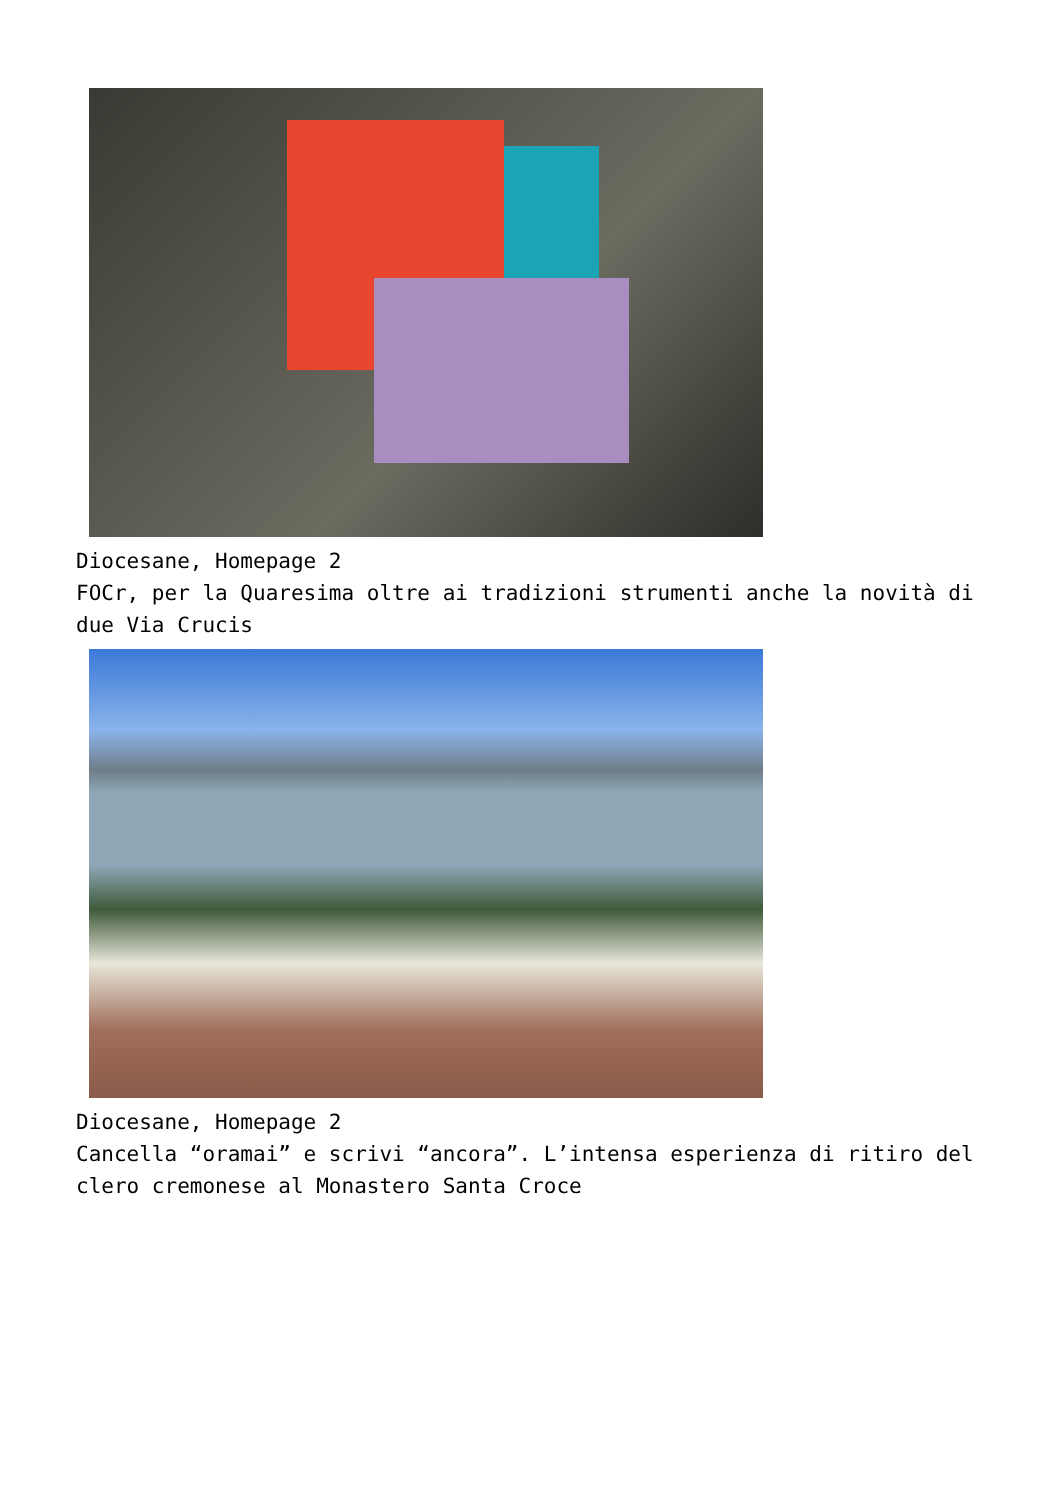Diocesane, Homepage 2
FOCr, per la Quaresima oltre ai tradizioni strumenti anche la novità di due Via Crucis
Diocesane, Homepage 2
Cancella “oramai” e scrivi “ancora”. L’intensa esperienza di ritiro del clero cremonese al Monastero Santa Croce